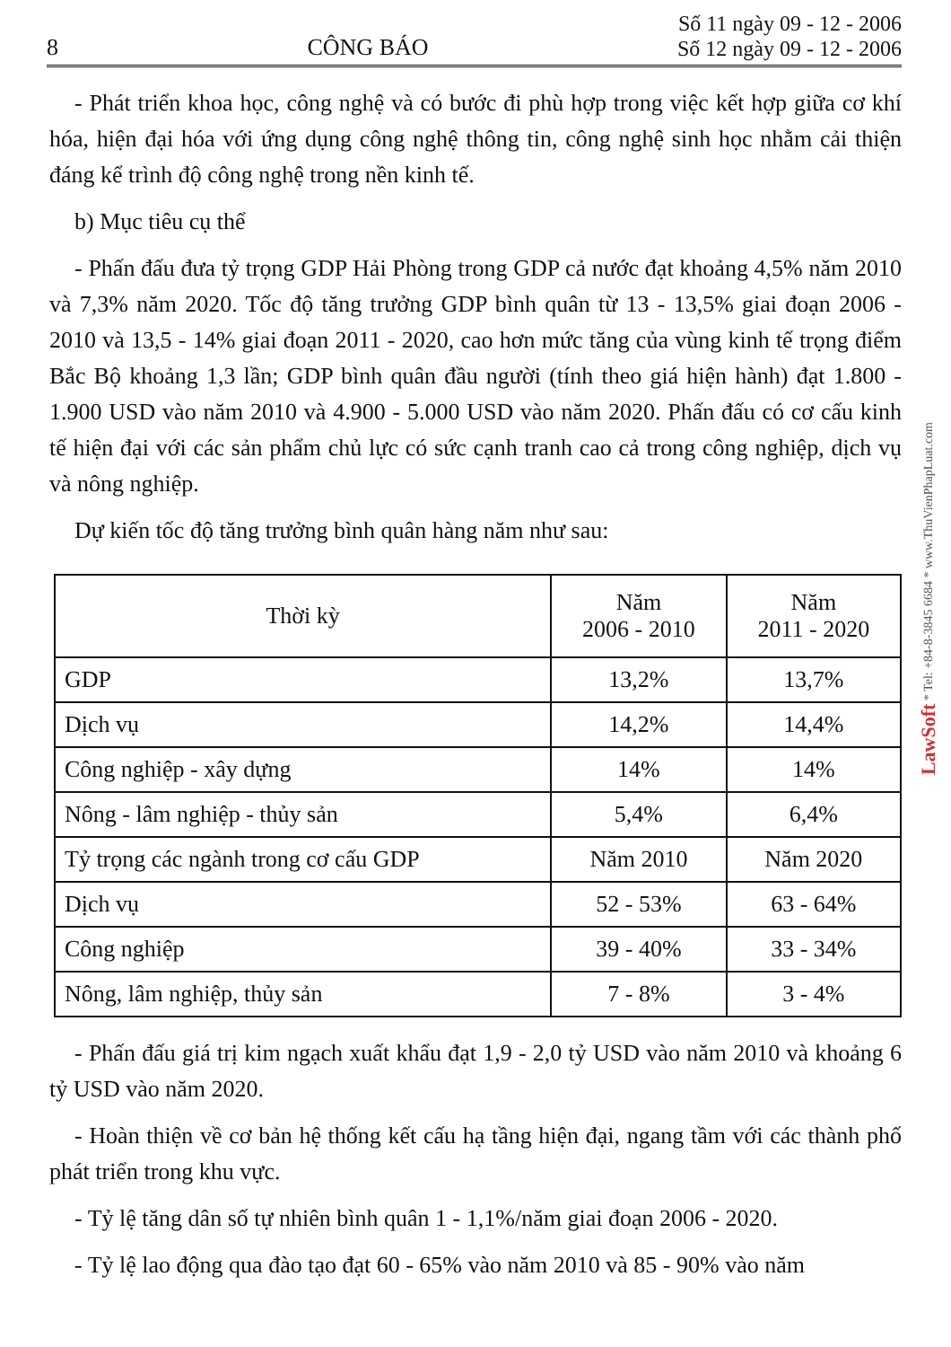8 CÔNG BÁO
Số 11 ngày 09 - 12 - 2006
Số 12 ngày 09 - 12 - 2006
- Phát triển khoa học, công nghệ và có bước đi phù hợp trong việc kết hợp giữa cơ khí hóa, hiện đại hóa với ứng dụng công nghệ thông tin, công nghệ sinh học nhằm cải thiện đáng kể trình độ công nghệ trong nền kinh tế.
b) Mục tiêu cụ thể
- Phấn đấu đưa tỷ trọng GDP Hải Phòng trong GDP cả nước đạt khoảng 4,5% năm 2010 và 7,3% năm 2020. Tốc độ tăng trưởng GDP bình quân từ 13 - 13,5% giai đoạn 2006 - 2010 và 13,5 - 14% giai đoạn 2011 - 2020, cao hơn mức tăng của vùng kinh tế trọng điểm Bắc Bộ khoảng 1,3 lần; GDP bình quân đầu người (tính theo giá hiện hành) đạt 1.800 - 1.900 USD vào năm 2010 và 4.900 - 5.000 USD vào năm 2020. Phấn đấu có cơ cấu kinh tế hiện đại với các sản phẩm chủ lực có sức cạnh tranh cao cả trong công nghiệp, dịch vụ và nông nghiệp.
Dự kiến tốc độ tăng trưởng bình quân hàng năm như sau:
| Thời kỳ | Năm 2006 - 2010 | Năm 2011 - 2020 |
| --- | --- | --- |
| GDP | 13,2% | 13,7% |
| Dịch vụ | 14,2% | 14,4% |
| Công nghiệp - xây dựng | 14% | 14% |
| Nông - lâm nghiệp - thủy sản | 5,4% | 6,4% |
| Tỷ trọng các ngành trong cơ cấu GDP | Năm 2010 | Năm 2020 |
| Dịch vụ | 52 - 53% | 63 - 64% |
| Công nghiệp | 39 - 40% | 33 - 34% |
| Nông, lâm nghiệp, thủy sản | 7 - 8% | 3 - 4% |
- Phấn đấu giá trị kim ngạch xuất khẩu đạt 1,9 - 2,0 tỷ USD vào năm 2010 và khoảng 6 tỷ USD vào năm 2020.
- Hoàn thiện về cơ bản hệ thống kết cấu hạ tầng hiện đại, ngang tầm với các thành phố phát triển trong khu vực.
- Tỷ lệ tăng dân số tự nhiên bình quân 1 - 1,1%/năm giai đoạn 2006 - 2020.
- Tỷ lệ lao động qua đào tạo đạt 60 - 65% vào năm 2010 và 85 - 90% vào năm
LawSoft * Tel: +84-8-3845 6684 * www.ThuVienPhapLuat.com